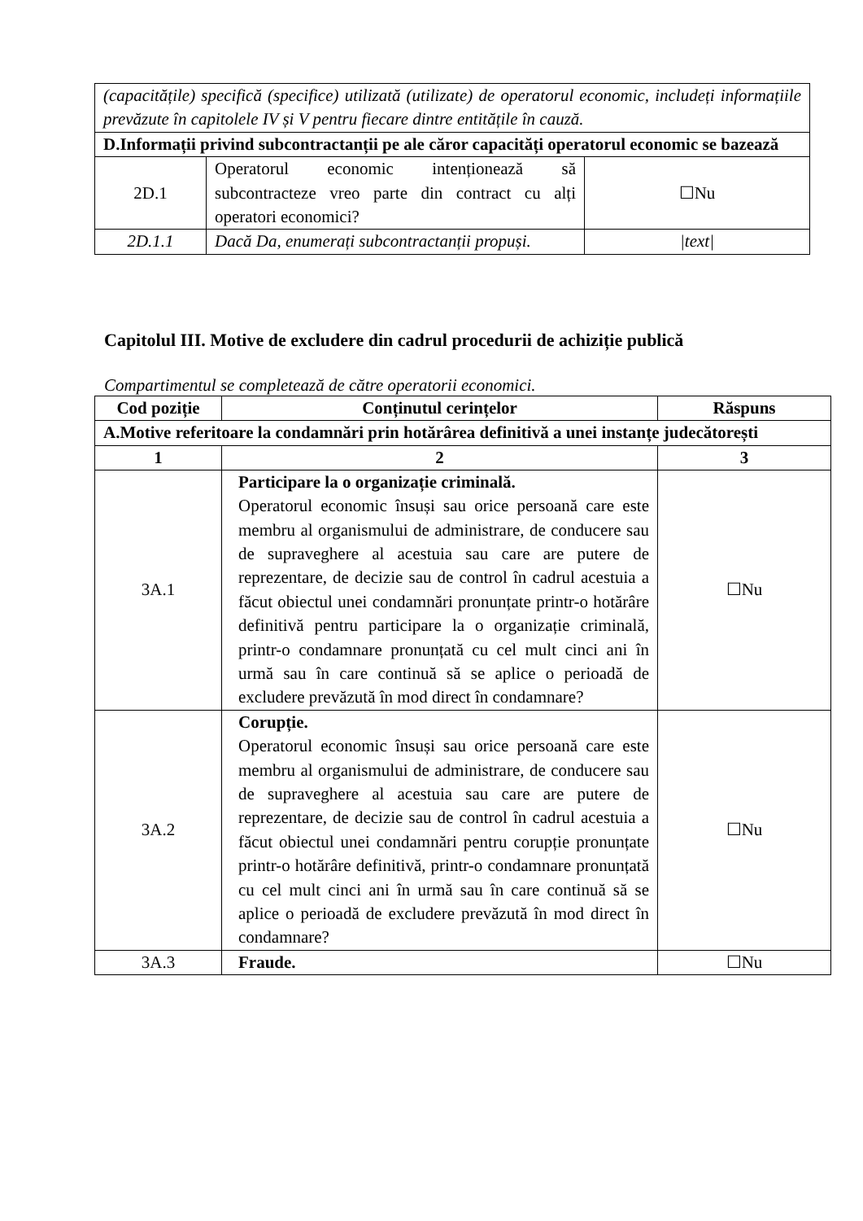| (capacitățile) specifică (specifice) utilizată (utilizate) de operatorul economic, includeți informațiile prevăzute în capitolele IV și V pentru fiecare dintre entitățile în cauză. | | |
| D.Informații privind subcontractanții pe ale căror capacități operatorul economic se bazează | | |
| 2D.1 | Operatorul economic intenționează să subcontracteze vreo parte din contract cu alți operatori economici? | ☐Nu |
| 2D.1.1 | Dacă Da, enumerați subcontractanții propuși. | /text/ |
Capitolul III. Motive de excludere din cadrul procedurii de achiziție publică
Compartimentul se completează de către operatorii economici.
| Cod poziție | Conținutul cerințelor | Răspuns |
| --- | --- | --- |
| A.Motive referitoare la condamnări prin hotărârea definitivă a unei instanțe judecătorești | | |
| 1 | 2 | 3 |
| 3A.1 | Participare la o organizație criminală. Operatorul economic însuși sau orice persoană care este membru al organismului de administrare, de conducere sau de supraveghere al acestuia sau care are putere de reprezentare, de decizie sau de control în cadrul acestuia a făcut obiectul unei condamnări pronunțate printr-o hotărâre definitivă pentru participare la o organizație criminală, printr-o condamnare pronunțată cu cel mult cinci ani în urmă sau în care continuă să se aplice o perioadă de excludere prevăzută în mod direct în condamnare? | ☐Nu |
| 3A.2 | Corupție. Operatorul economic însuși sau orice persoană care este membru al organismului de administrare, de conducere sau de supraveghere al acestuia sau care are putere de reprezentare, de decizie sau de control în cadrul acestuia a făcut obiectul unei condamnări pentru corupție pronunțate printr-o hotărâre definitivă, printr-o condamnare pronunțată cu cel mult cinci ani în urmă sau în care continuă să se aplice o perioadă de excludere prevăzută în mod direct în condamnare? | ☐Nu |
| 3A.3 | Fraude. | ☐Nu |